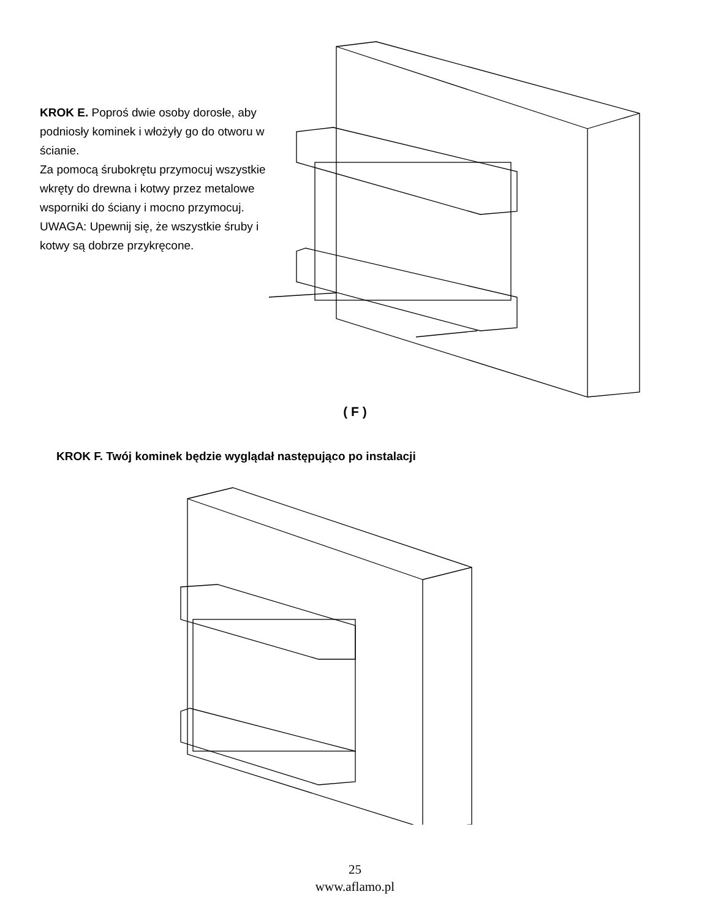KROK E. Poproś dwie osoby dorosłe, aby podniosły kominek i włożyły go do otworu w ścianie.
Za pomocą śrubokrętu przymocuj wszystkie wkręty do drewna i kotwy przez metalowe wsporniki do ściany i mocno przymocuj.
UWAGA: Upewnij się, że wszystkie śruby i kotwy są dobrze przykręcone.
( F )
KROK F. Twój kominek będzie wyglądał następująco po instalacji
25
www.aflamo.pl